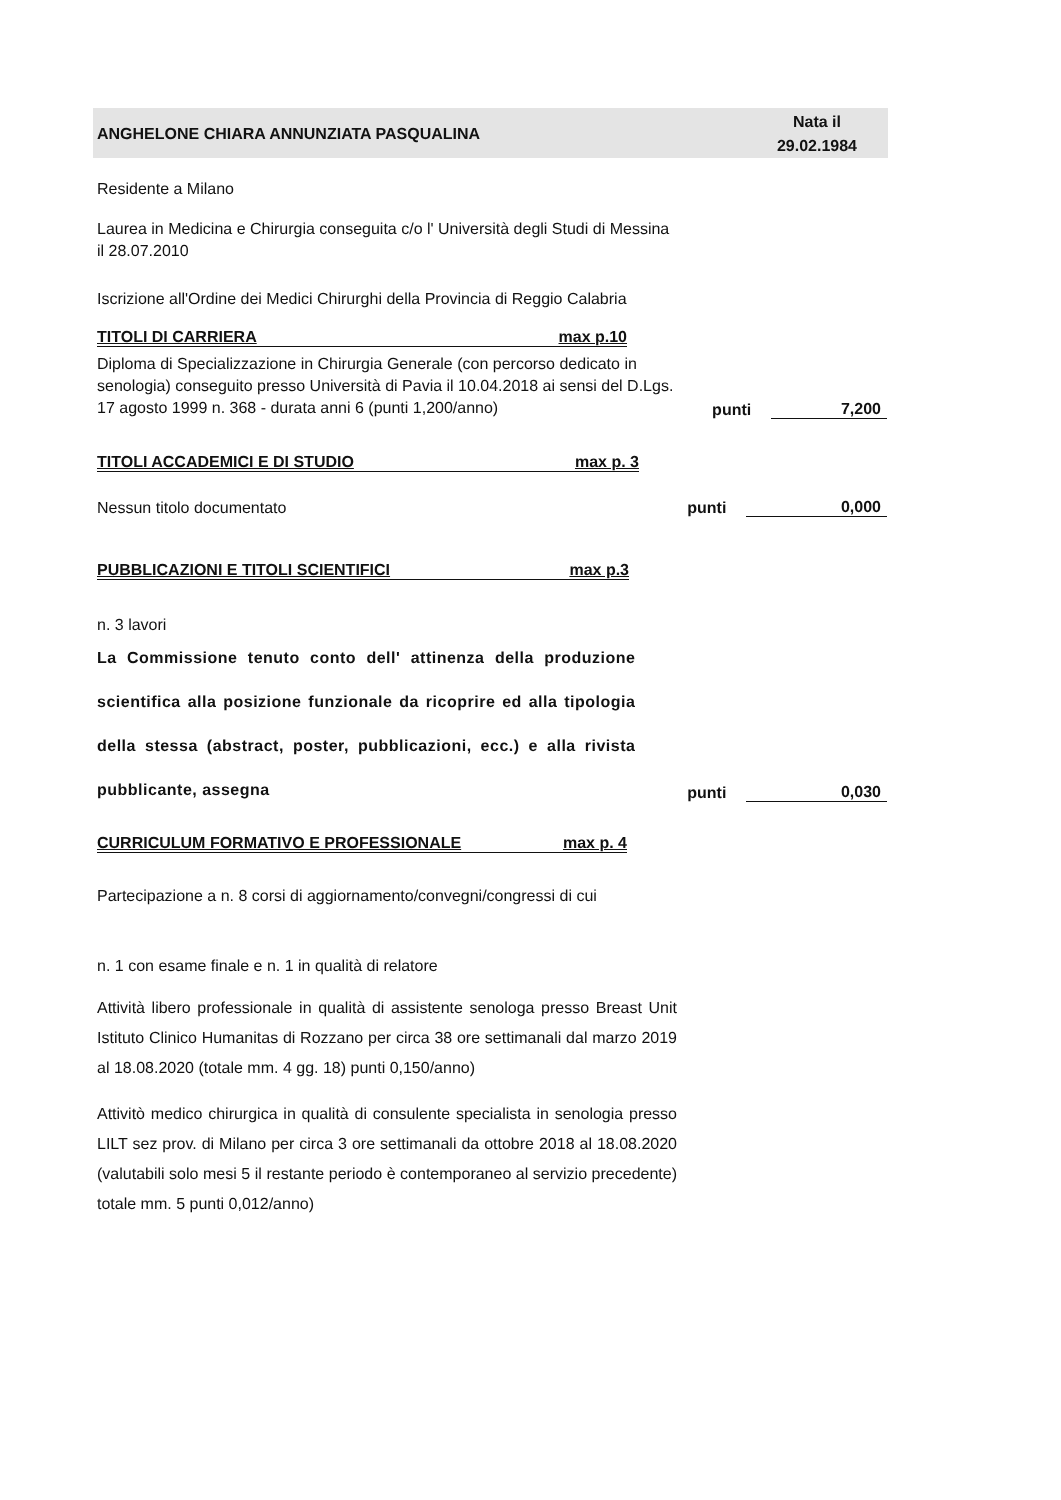ANGHELONE CHIARA ANNUNZIATA PASQUALINA
Nata il
29.02.1984
Residente a Milano
Laurea in Medicina e Chirurgia conseguita c/o l' Università degli Studi di Messina il 28.07.2010
Iscrizione all'Ordine dei Medici Chirurghi della Provincia di Reggio Calabria
TITOLI DI CARRIERA max p.10
Diploma di Specializzazione in Chirurgia Generale (con percorso dedicato in senologia) conseguito presso Università di Pavia il 10.04.2018 ai sensi del D.Lgs. 17 agosto 1999 n. 368 - durata anni 6 (punti 1,200/anno)
punti
7,200
TITOLI ACCADEMICI E DI STUDIO max p. 3
Nessun titolo documentato
punti
0,000
PUBBLICAZIONI E TITOLI SCIENTIFICI max p.3
n. 3 lavori
La Commissione tenuto conto dell' attinenza della produzione scientifica alla posizione funzionale da ricoprire ed alla tipologia della stessa (abstract, poster, pubblicazioni, ecc.) e alla rivista pubblicante, assegna
punti
0,030
CURRICULUM FORMATIVO E PROFESSIONALE max p. 4
Partecipazione a n. 8 corsi di aggiornamento/convegni/congressi di cui
n. 1 con esame finale e n. 1 in qualità di relatore
Attività libero professionale in qualità di assistente senologa presso Breast Unit Istituto Clinico Humanitas di Rozzano per circa 38 ore settimanali dal marzo 2019 al 18.08.2020 (totale mm. 4 gg. 18) punti 0,150/anno)
Attivitò medico chirurgica in qualità di consulente specialista in senologia presso LILT sez prov. di Milano per circa 3 ore settimanali da ottobre 2018 al 18.08.2020 (valutabili solo mesi 5 il restante periodo è contemporaneo al servizio precedente) totale mm. 5 punti 0,012/anno)